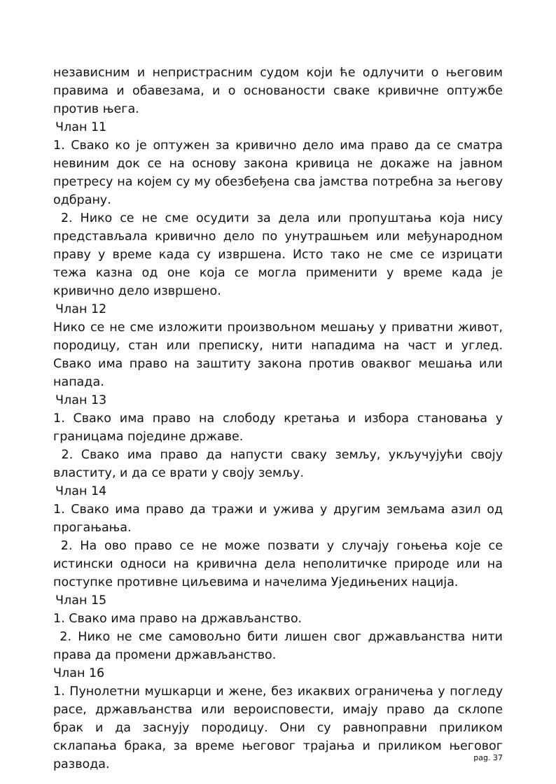независним и непристрасним судом који ће одлучити о његовим правима и обавезама, и о основаности сваке кривичне оптужбе против њега.
Члан 11
1. Свако ко је оптужен за кривично дело има право да се сматра невиним док се на основу закона кривица не докаже на јавном претресу на којем су му обезбеђена сва јамства потребна за његову одбрану.
2. Нико се не сме осудити за дела или пропуштања која нису представљала кривично дело по унутрашњем или међународном праву у време када су извршена. Исто тако не сме се изрицати тежа казна од оне која се могла применити у време када је кривично дело извршено.
Члан 12
Нико се не сме изложити произвољном мешању у приватни живот, породицу, стан или преписку, нити нападима на част и углед. Свако има право на заштиту закона против оваквог мешања или напада.
Члан 13
1. Свако има право на слободу кретања и избора становања у границама појединe државе.
2. Свако има право да напусти сваку земљу, укључујући своју властиту, и да се врати у своју земљу.
Члан 14
1. Свако има право да тражи и ужива у другим земљама азил од прогањања.
2. На ово право се не може позвати у случају гоњења које се истински односи на кривична дела неполитичке природе или на поступке противне циљевима и начелима Уједињених нација.
Члан 15
1. Свако има право на држављанство.
2. Нико не сме самовољно бити лишен свог држављанства нити права да промени држављанство.
Члан 16
1. Пунолетни мушкарци и жене, без икаквих ограничења у погледу расе, држављанства или вероисповести, имају право да склопе брак и да заснују породицу. Они су равноправни приликом склапања брака, за време његовог трајања и приликом његовог развода.
pag. 37